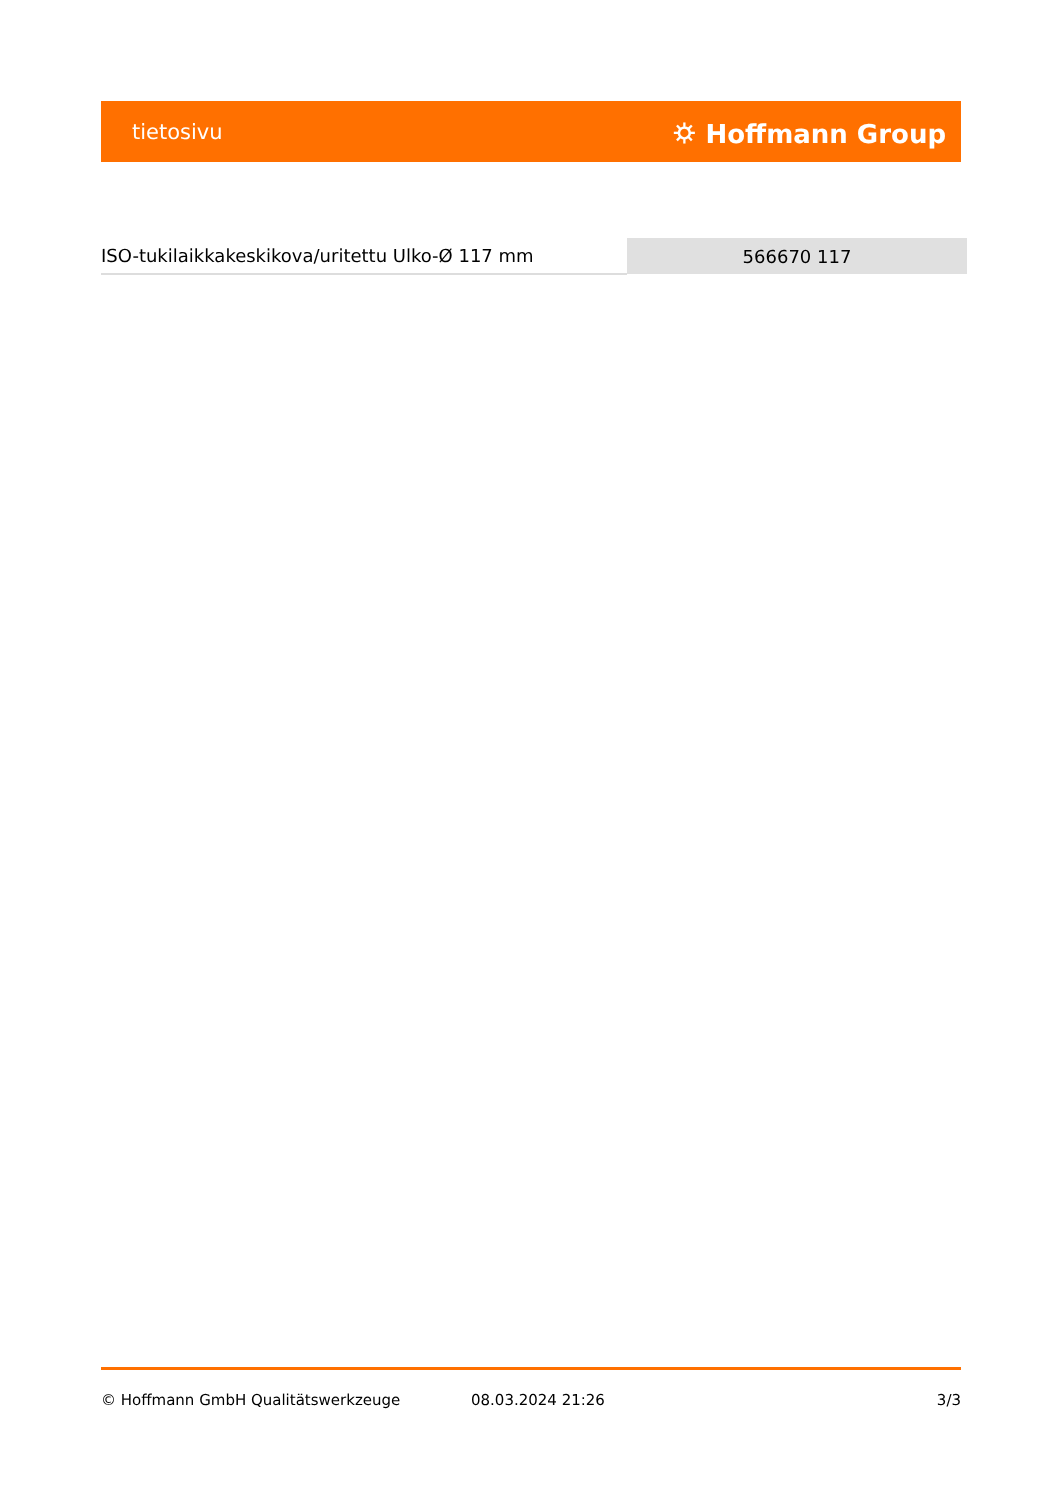tietosivu ⛭ Hoffmann Group
| ISO-tukilaikkakeskikova/uritettu Ulko-Ø 117 mm | 566670 117 |
© Hoffmann GmbH Qualitätswerkzeuge 08.03.2024 21:26 3/3